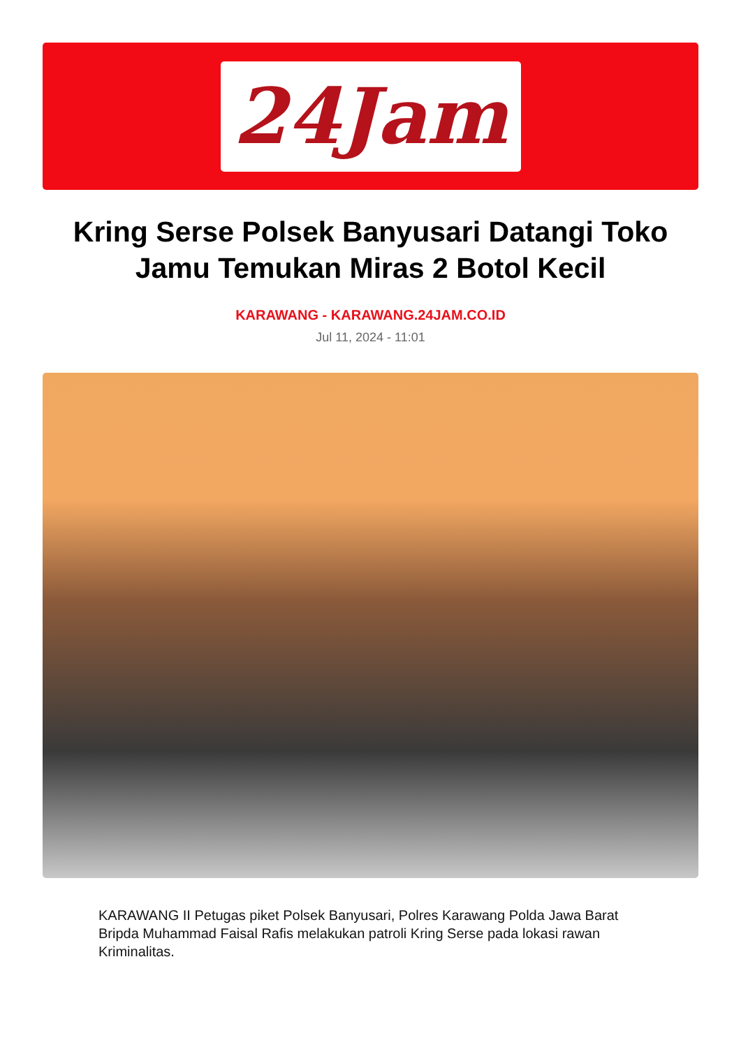24Jam
Kring Serse Polsek Banyusari Datangi Toko Jamu Temukan Miras 2 Botol Kecil
KARAWANG - KARAWANG.24JAM.CO.ID
Jul 11, 2024 - 11:01
KARAWANG II Petugas piket Polsek Banyusari, Polres Karawang Polda Jawa Barat Bripda Muhammad Faisal Rafis melakukan patroli Kring Serse pada lokasi rawan Kriminalitas.